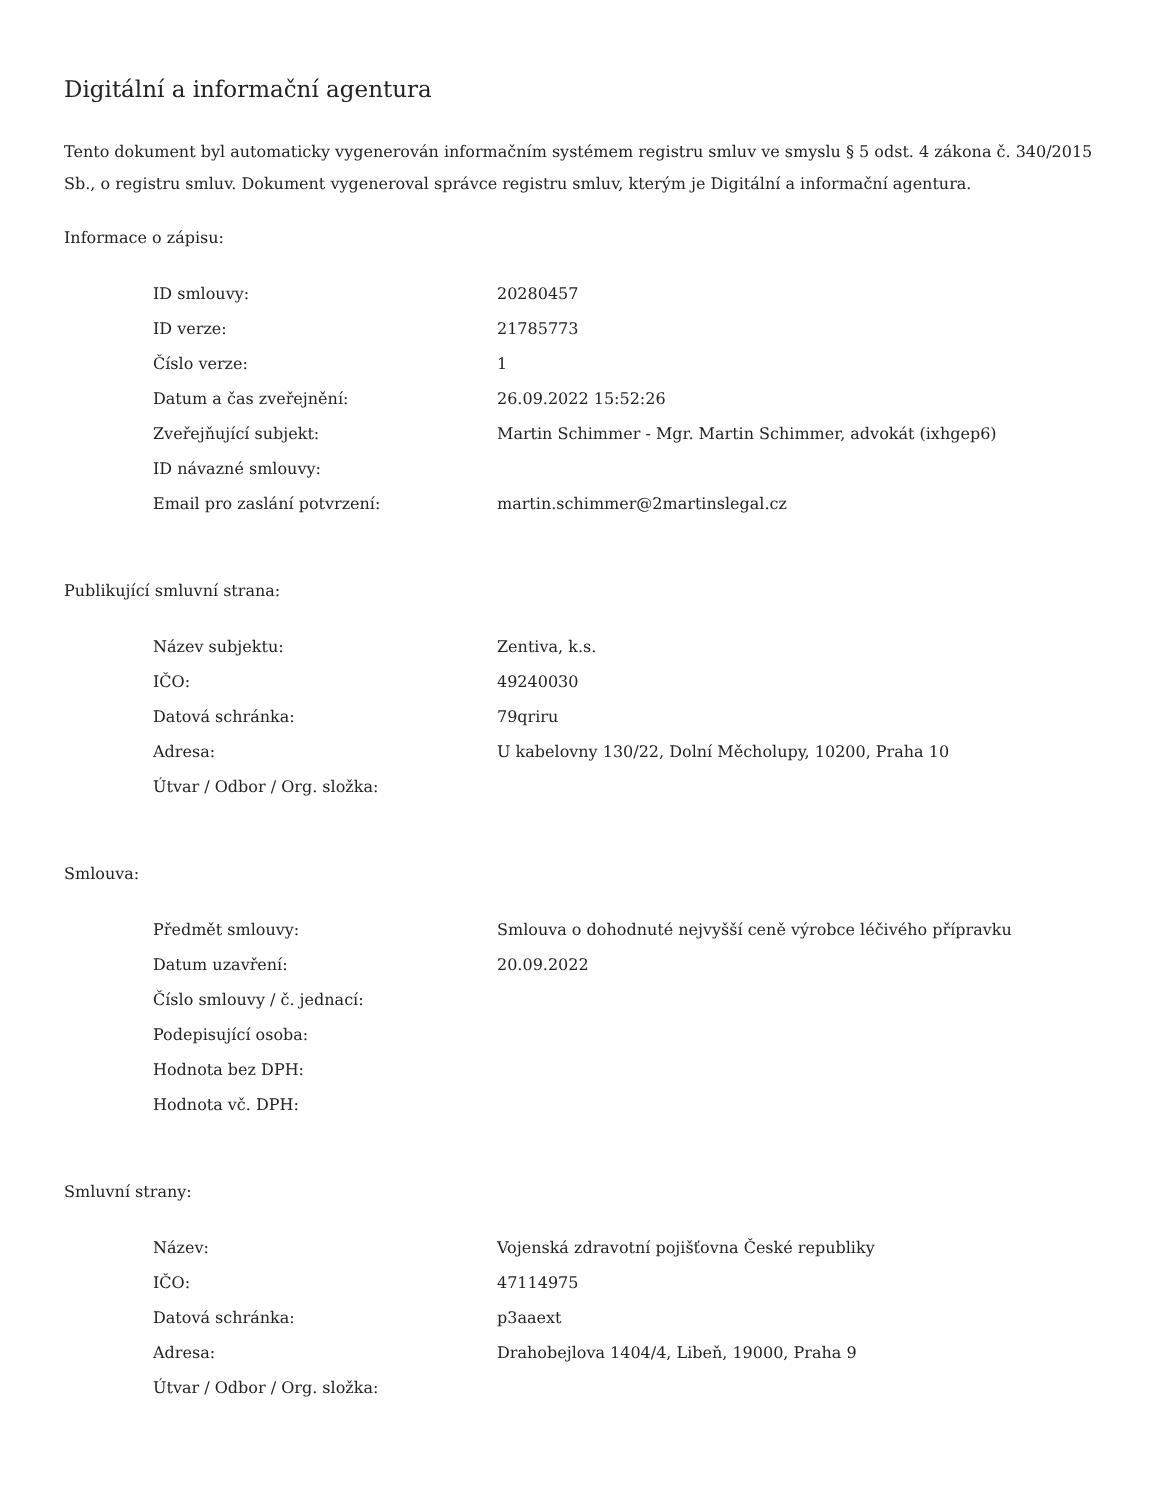Digitální a informační agentura
Tento dokument byl automaticky vygenerován informačním systémem registru smluv ve smyslu § 5 odst. 4 zákona č. 340/2015 Sb., o registru smluv. Dokument vygeneroval správce registru smluv, kterým je Digitální a informační agentura.
Informace o zápisu:
| ID smlouvy: | 20280457 |
| ID verze: | 21785773 |
| Číslo verze: | 1 |
| Datum a čas zveřejnění: | 26.09.2022 15:52:26 |
| Zveřejňující subjekt: | Martin Schimmer - Mgr. Martin Schimmer, advokát (ixhgep6) |
| ID návazné smlouvy: | |
| Email pro zaslání potvrzení: | martin.schimmer@2martinslegal.cz |
Publikující smluvní strana:
| Název subjektu: | Zentiva, k.s. |
| IČO: | 49240030 |
| Datová schránka: | 79qriru |
| Adresa: | U kabelovny 130/22, Dolní Měcholupy, 10200, Praha 10 |
| Útvar / Odbor / Org. složka: | |
Smlouva:
| Předmět smlouvy: | Smlouva o dohodnuté nejvyšší ceně výrobce léčivého přípravku |
| Datum uzavření: | 20.09.2022 |
| Číslo smlouvy / č. jednací: | |
| Podepisující osoba: | |
| Hodnota bez DPH: | |
| Hodnota vč. DPH: | |
Smluvní strany:
| Název: | Vojenská zdravotní pojišťovna České republiky |
| IČO: | 47114975 |
| Datová schránka: | p3aaext |
| Adresa: | Drahobejlova 1404/4, Libeň, 19000, Praha 9 |
| Útvar / Odbor / Org. složka: | |